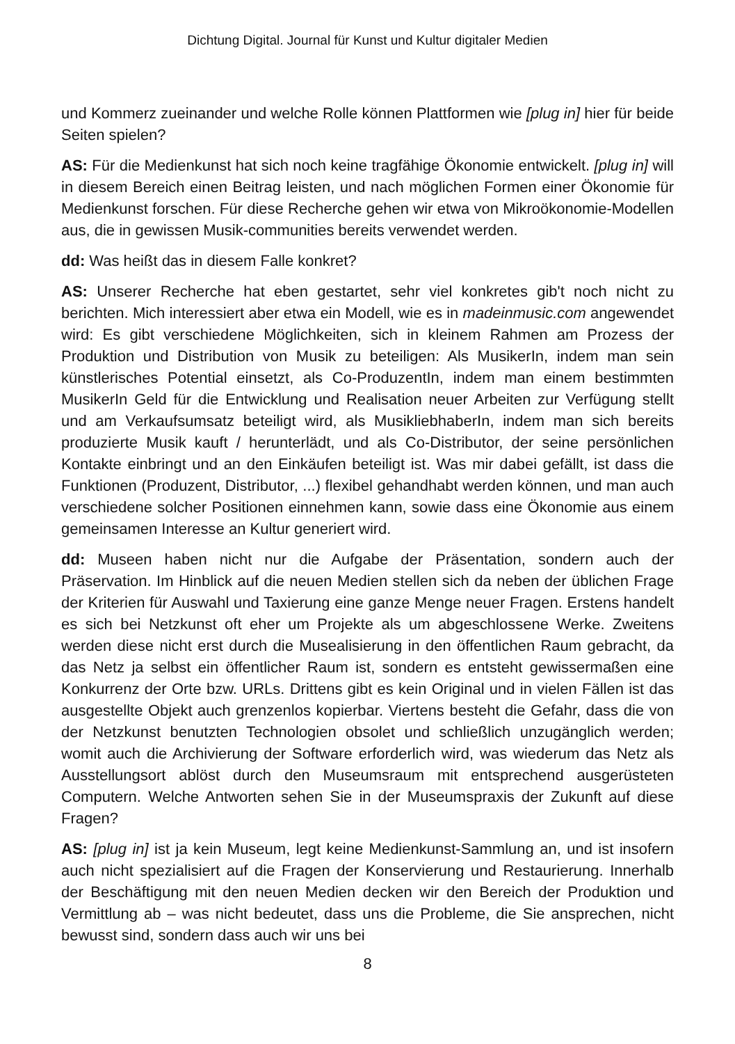Dichtung Digital. Journal für Kunst und Kultur digitaler Medien
und Kommerz zueinander und welche Rolle können Plattformen wie [plug in] hier für beide Seiten spielen?
AS: Für die Medienkunst hat sich noch keine tragfähige Ökonomie entwickelt. [plug in] will in diesem Bereich einen Beitrag leisten, und nach möglichen Formen einer Ökonomie für Medienkunst forschen. Für diese Recherche gehen wir etwa von Mikroökonomie-Modellen aus, die in gewissen Musik-communities bereits verwendet werden.
dd: Was heißt das in diesem Falle konkret?
AS: Unserer Recherche hat eben gestartet, sehr viel konkretes gib't noch nicht zu berichten. Mich interessiert aber etwa ein Modell, wie es in madeinmusic.com angewendet wird: Es gibt verschiedene Möglichkeiten, sich in kleinem Rahmen am Prozess der Produktion und Distribution von Musik zu beteiligen: Als MusikerIn, indem man sein künstlerisches Potential einsetzt, als Co-ProduzentIn, indem man einem bestimmten MusikerIn Geld für die Entwicklung und Realisation neuer Arbeiten zur Verfügung stellt und am Verkaufsumsatz beteiligt wird, als MusikliebhaberIn, indem man sich bereits produzierte Musik kauft / herunterlädt, und als Co-Distributor, der seine persönlichen Kontakte einbringt und an den Einkäufen beteiligt ist. Was mir dabei gefällt, ist dass die Funktionen (Produzent, Distributor, ...) flexibel gehandhabt werden können, und man auch verschiedene solcher Positionen einnehmen kann, sowie dass eine Ökonomie aus einem gemeinsamen Interesse an Kultur generiert wird.
dd: Museen haben nicht nur die Aufgabe der Präsentation, sondern auch der Präservation. Im Hinblick auf die neuen Medien stellen sich da neben der üblichen Frage der Kriterien für Auswahl und Taxierung eine ganze Menge neuer Fragen. Erstens handelt es sich bei Netzkunst oft eher um Projekte als um abgeschlossene Werke. Zweitens werden diese nicht erst durch die Musealisierung in den öffentlichen Raum gebracht, da das Netz ja selbst ein öffentlicher Raum ist, sondern es entsteht gewissermaßen eine Konkurrenz der Orte bzw. URLs. Drittens gibt es kein Original und in vielen Fällen ist das ausgestellte Objekt auch grenzenlos kopierbar. Viertens besteht die Gefahr, dass die von der Netzkunst benutzten Technologien obsolet und schließlich unzugänglich werden; womit auch die Archivierung der Software erforderlich wird, was wiederum das Netz als Ausstellungsort ablöst durch den Museumsraum mit entsprechend ausgerüsteten Computern. Welche Antworten sehen Sie in der Museumspraxis der Zukunft auf diese Fragen?
AS: [plug in] ist ja kein Museum, legt keine Medienkunst-Sammlung an, und ist insofern auch nicht spezialisiert auf die Fragen der Konservierung und Restaurierung. Innerhalb der Beschäftigung mit den neuen Medien decken wir den Bereich der Produktion und Vermittlung ab – was nicht bedeutet, dass uns die Probleme, die Sie ansprechen, nicht bewusst sind, sondern dass auch wir uns bei
8